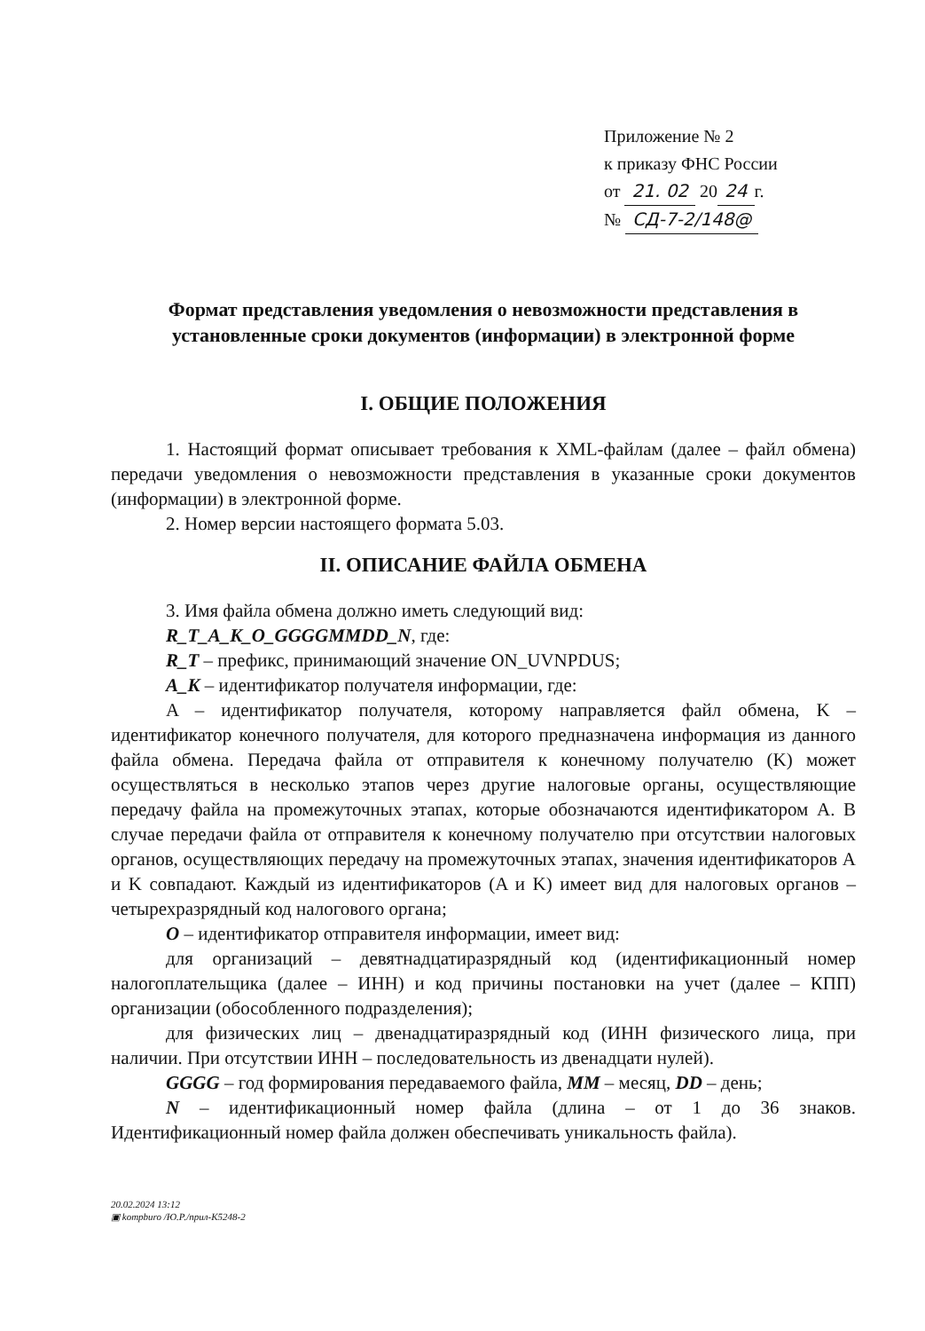Приложение № 2
к приказу ФНС России
от 21. 02 20 24 г.
№ СД-7-2/148@
Формат представления уведомления о невозможности представления в установленные сроки документов (информации) в электронной форме
I. ОБЩИЕ ПОЛОЖЕНИЯ
1. Настоящий формат описывает требования к XML-файлам (далее – файл обмена) передачи уведомления о невозможности представления в указанные сроки документов (информации) в электронной форме.
2. Номер версии настоящего формата 5.03.
II. ОПИСАНИЕ ФАЙЛА ОБМЕНА
3. Имя файла обмена должно иметь следующий вид:
R_T_A_K_O_GGGGMMDD_N, где:
R_T – префикс, принимающий значение ON_UVNPDUS;
A_K – идентификатор получателя информации, где:
A – идентификатор получателя, которому направляется файл обмена, K – идентификатор конечного получателя, для которого предназначена информация из данного файла обмена. Передача файла от отправителя к конечному получателю (K) может осуществляться в несколько этапов через другие налоговые органы, осуществляющие передачу файла на промежуточных этапах, которые обозначаются идентификатором A. В случае передачи файла от отправителя к конечному получателю при отсутствии налоговых органов, осуществляющих передачу на промежуточных этапах, значения идентификаторов A и K совпадают. Каждый из идентификаторов (A и K) имеет вид для налоговых органов – четырехразрядный код налогового органа;
O – идентификатор отправителя информации, имеет вид:
для организаций – девятнадцатиразрядный код (идентификационный номер налогоплательщика (далее – ИНН) и код причины постановки на учет (далее – КПП) организации (обособленного подразделения);
для физических лиц – двенадцатиразрядный код (ИНН физического лица, при наличии. При отсутствии ИНН – последовательность из двенадцати нулей).
GGGG – год формирования передаваемого файла, MM – месяц, DD – день;
N – идентификационный номер файла (длина – от 1 до 36 знаков. Идентификационный номер файла должен обеспечивать уникальность файла).
20.02.2024 13:12
▣ kompburo /Ю.Р./прил-К5248-2